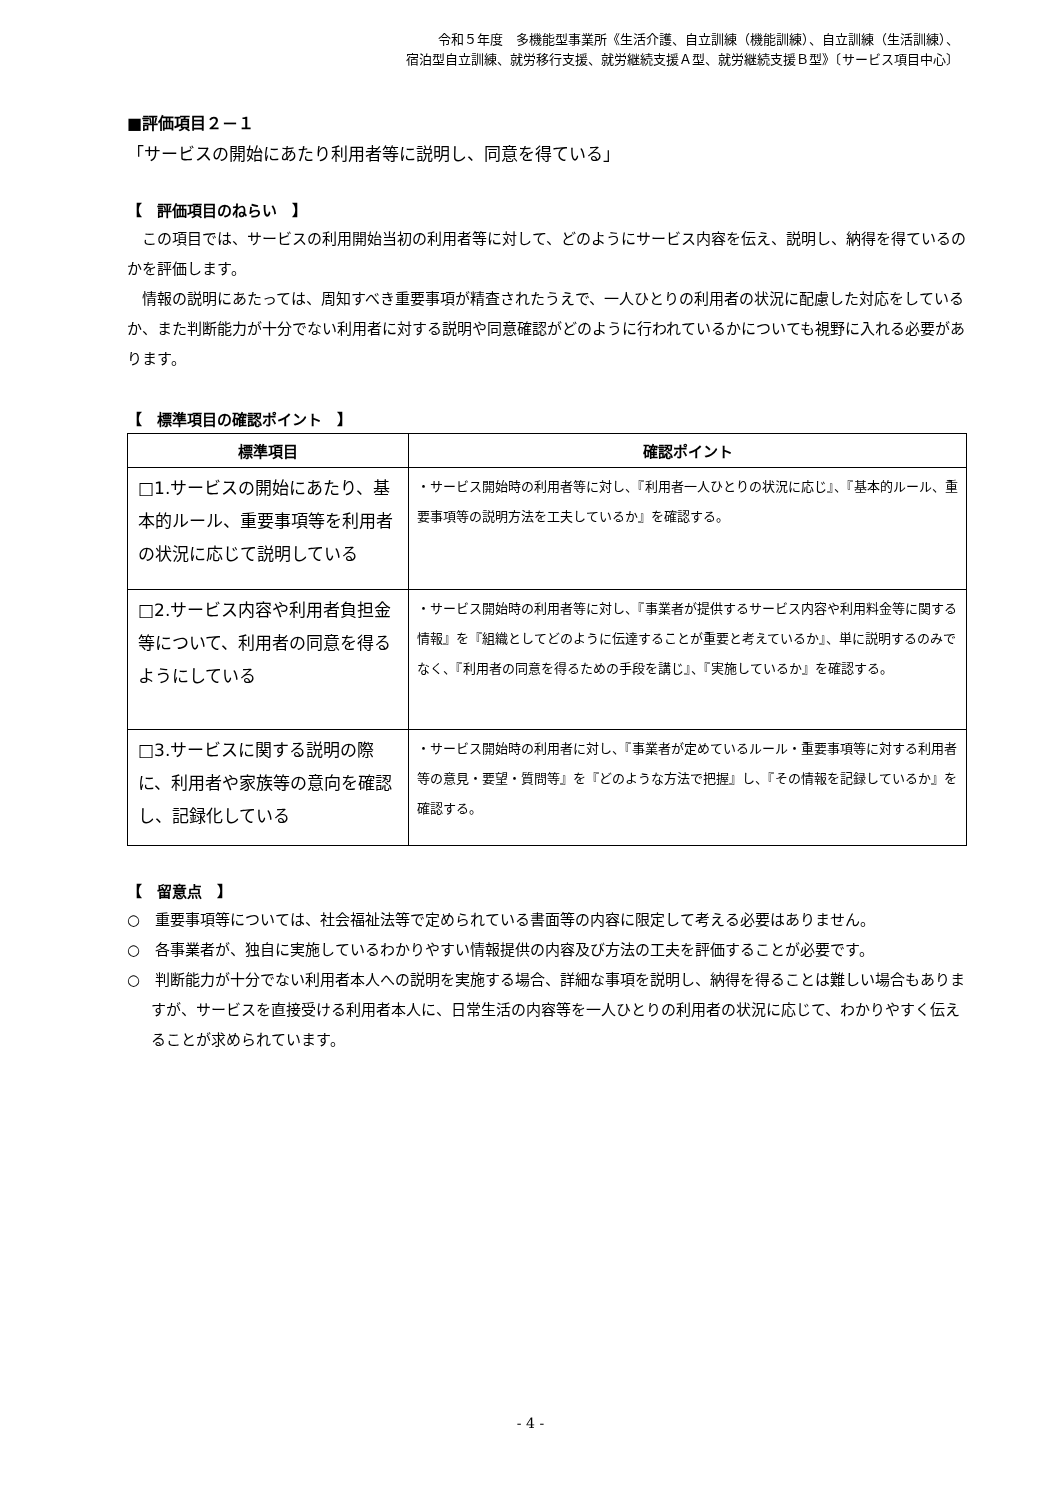令和５年度　多機能型事業所《生活介護、自立訓練（機能訓練）、自立訓練（生活訓練）、
宿泊型自立訓練、就労移行支援、就労継続支援Ａ型、就労継続支援Ｂ型》〔サービス項目中心〕
■評価項目２－１
「サービスの開始にあたり利用者等に説明し、同意を得ている」
【　評価項目のねらい　】
この項目では、サービスの利用開始当初の利用者等に対して、どのようにサービス内容を伝え、説明し、納得を得ているのかを評価します。
情報の説明にあたっては、周知すべき重要事項が精査されたうえで、一人ひとりの利用者の状況に配慮した対応をしているか、また判断能力が十分でない利用者に対する説明や同意確認がどのように行われているかについても視野に入れる必要があります。
【　標準項目の確認ポイント　】
| 標準項目 | 確認ポイント |
| --- | --- |
| □1.サービスの開始にあたり、基本的ルール、重要事項等を利用者の状況に応じて説明している | ・サービス開始時の利用者等に対し、『利用者一人ひとりの状況に応じ』、『基本的ルール、重要事項等の説明方法を工夫しているか』を確認する。 |
| □2.サービス内容や利用者負担金等について、利用者の同意を得るようにしている | ・サービス開始時の利用者等に対し、『事業者が提供するサービス内容や利用料金等に関する情報』を『組織としてどのように伝達することが重要と考えているか』、単に説明するのみでなく、『利用者の同意を得るための手段を講じ』、『実施しているか』を確認する。 |
| □3.サービスに関する説明の際に、利用者や家族等の意向を確認し、記録化している | ・サービス開始時の利用者に対し、『事業者が定めているルール・重要事項等に対する利用者等の意見・要望・質問等』を『どのような方法で把握』し、『その情報を記録しているか』を確認する。 |
【　留意点　】
○　重要事項等については、社会福祉法等で定められている書面等の内容に限定して考える必要はありません。
○　各事業者が、独自に実施しているわかりやすい情報提供の内容及び方法の工夫を評価することが必要です。
○　判断能力が十分でない利用者本人への説明を実施する場合、詳細な事項を説明し、納得を得ることは難しい場合もありますが、サービスを直接受ける利用者本人に、日常生活の内容等を一人ひとりの利用者の状況に応じて、わかりやすく伝えることが求められています。
- 4 -